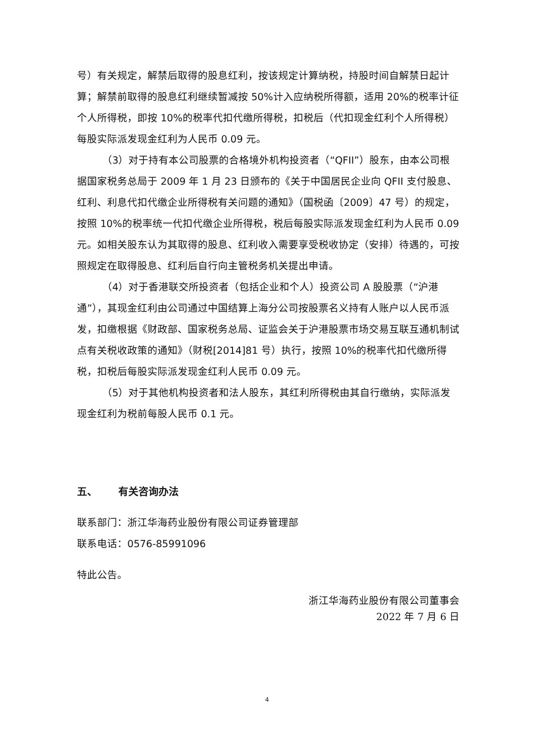号）有关规定，解禁后取得的股息红利，按该规定计算纳税，持股时间自解禁日起计算；解禁前取得的股息红利继续暂减按 50%计入应纳税所得额，适用 20%的税率计征个人所得税，即按 10%的税率代扣代缴所得税，扣税后（代扣现金红利个人所得税）每股实际派发现金红利为人民币 0.09 元。
（3）对于持有本公司股票的合格境外机构投资者（“QFII”）股东，由本公司根据国家税务总局于 2009 年 1 月 23 日颁布的《关于中国居民企业向 QFII 支付股息、红利、利息代扣代缴企业所得税有关问题的通知》（国税函〔2009〕47 号）的规定，按照 10%的税率统一代扣代缴企业所得税，税后每股实际派发现金红利为人民币 0.09 元。如相关股东认为其取得的股息、红利收入需要享受税收协定（安排）待遇的，可按照规定在取得股息、红利后自行向主管税务机关提出申请。
（4）对于香港联交所投资者（包括企业和个人）投资公司 A 股股票（“沪港通”），其现金红利由公司通过中国结算上海分公司按股票名义持有人账户以人民币派发，扣缴根据《财政部、国家税务总局、证监会关于沪港股票市场交易互联互通机制试点有关税收政策的通知》（财税[2014]81 号）执行，按照 10%的税率代扣代缴所得税，扣税后每股实际派发现金红利人民币 0.09 元。
（5）对于其他机构投资者和法人股东，其红利所得税由其自行缴纳，实际派发现金红利为税前每股人民币 0.1 元。
五、 有关咨询办法
联系部门：浙江华海药业股份有限公司证券管理部
联系电话：0576-85991096
特此公告。
浙江华海药业股份有限公司董事会
2022 年 7 月 6 日
4